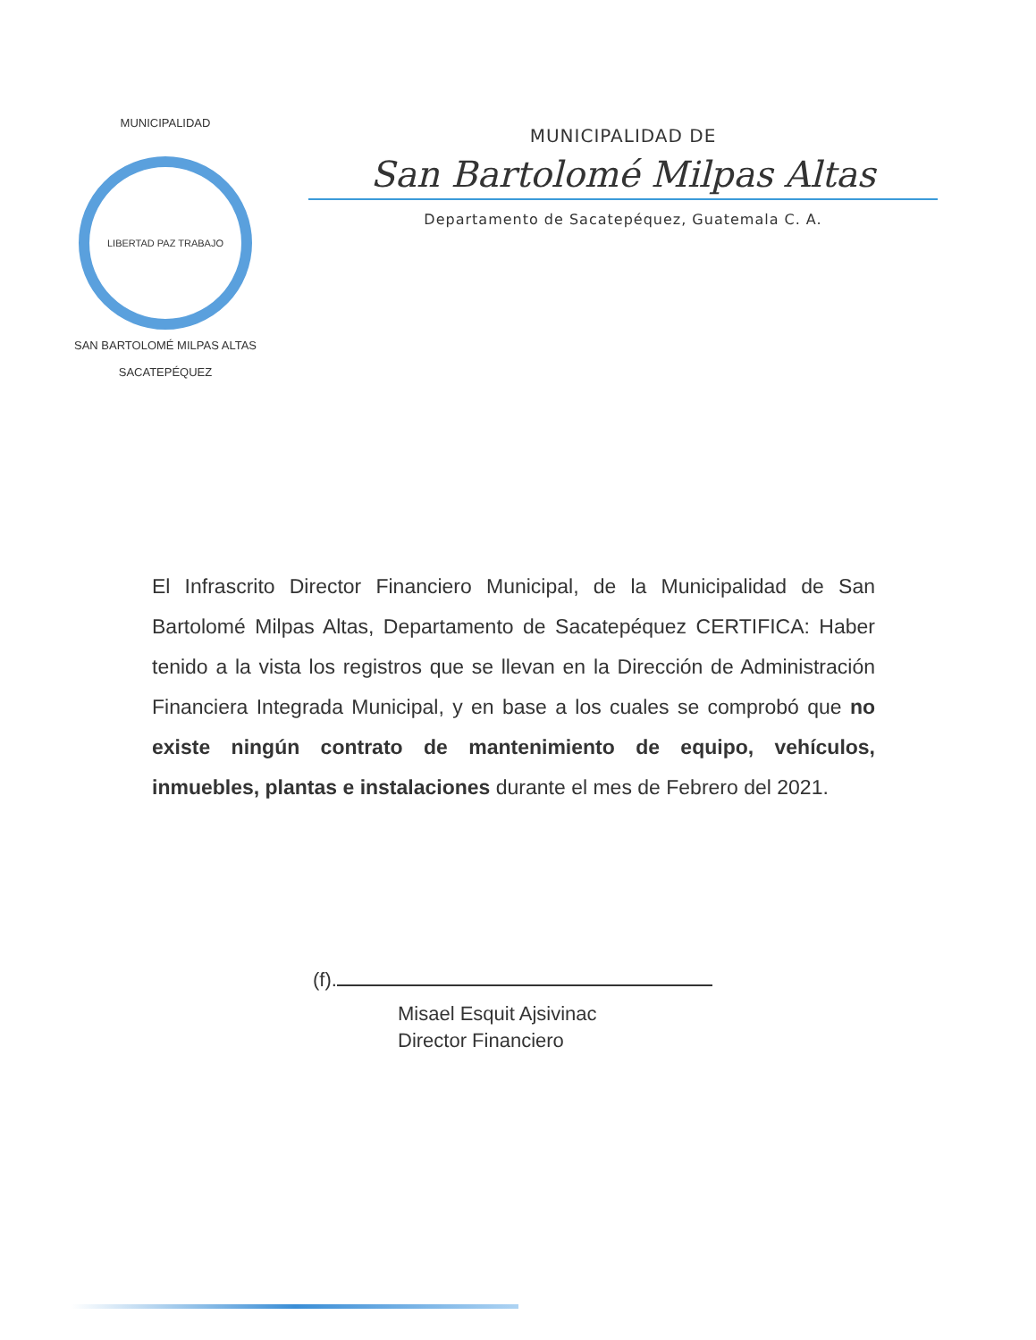MUNICIPALIDAD
LIBERTAD PAZ TRABAJO
SAN BARTOLOMÉ MILPAS ALTAS
SACATEPÉQUEZ
MUNICIPALIDAD DE
San Bartolomé Milpas Altas
Departamento de Sacatepéquez, Guatemala C. A.
El Infrascrito Director Financiero Municipal, de la Municipalidad de San Bartolomé Milpas Altas, Departamento de Sacatepéquez CERTIFICA: Haber tenido a la vista los registros que se llevan en la Dirección de Administración Financiera Integrada Municipal, y en base a los cuales se comprobó que no existe ningún contrato de mantenimiento de equipo, vehículos, inmuebles, plantas e instalaciones durante el mes de Febrero del 2021.
(f).
Misael Esquit Ajsivinac
Director Financiero